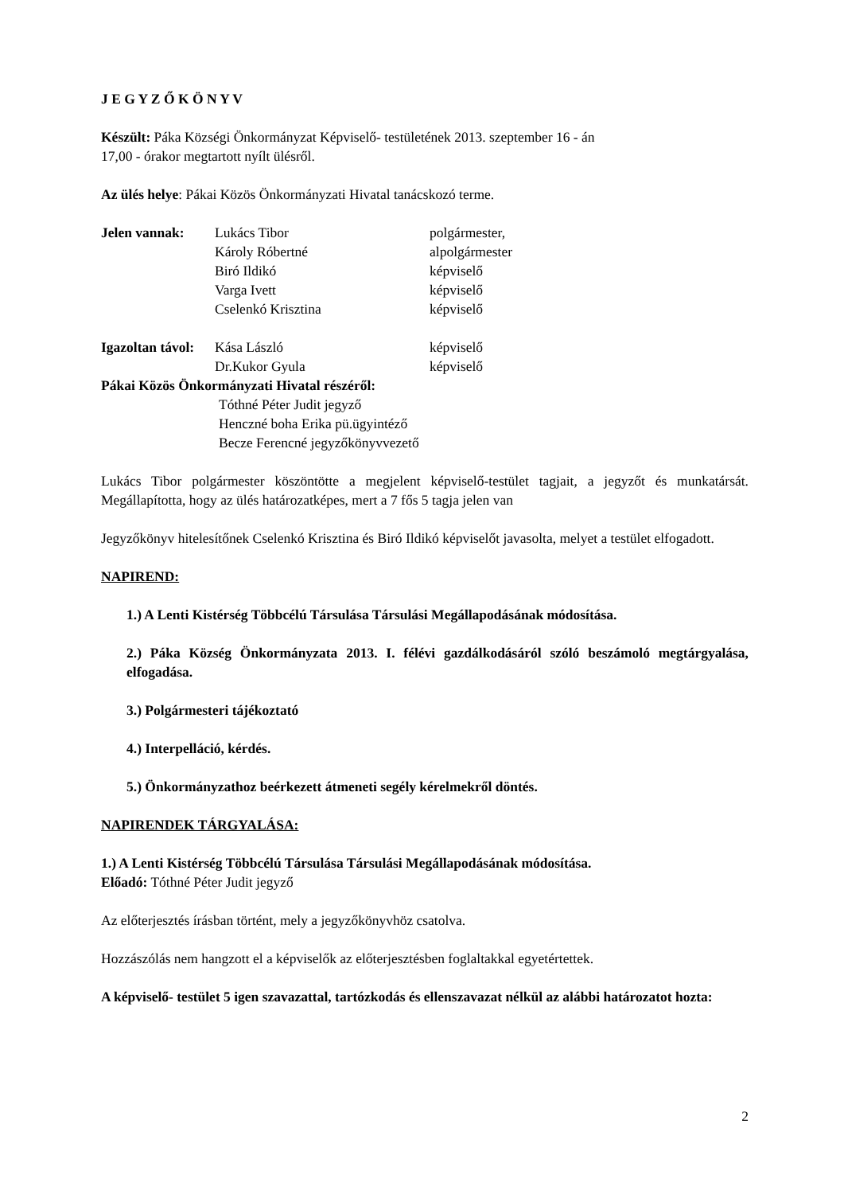J E G Y Z Ő K Ö N Y V
Készült: Páka Községi Önkormányzat Képviselő- testületének 2013. szeptember 16 - án
17,00 - órakor megtartott nyílt ülésről.
Az ülés helye: Pákai Közös Önkormányzati Hivatal tanácskozó terme.
Jelen vannak: Lukács Tibor polgármester,
Károly Róbertné alpolgármester
Biró Ildikó képviselő
Varga Ivett képviselő
Cselenkó Krisztina képviselő
Igazoltan távol:
Kása László képviselő
Dr.Kukor Gyula képviselő
Pákai Közös Önkormányzati Hivatal részéről:
Tóthné Péter Judit jegyző
Henczné boha Erika pü.ügyintéző
Becze Ferencné jegyzőkönyvvezető
Lukács Tibor polgármester köszöntötte a megjelent képviselő-testület tagjait, a jegyzőt és munkatársát. Megállapította, hogy az ülés határozatképes, mert a 7 fős 5 tagja jelen van
Jegyzőkönyv hitelesítőnek Cselenkó Krisztina és Biró Ildikó képviselőt javasolta, melyet a testület elfogadott.
NAPIREND:
1.) A Lenti Kistérség Többcélú Társulása Társulási Megállapodásának módosítása.
2.) Páka Község Önkormányzata 2013. I. félévi gazdálkodásáról szóló beszámoló megtárgyalása, elfogadása.
3.) Polgármesteri tájékoztató
4.) Interpelláció, kérdés.
5.) Önkormányzathoz beérkezett átmeneti segély kérelmekről döntés.
NAPIRENDEK TÁRGYALÁSA:
1.) A Lenti Kistérség Többcélú Társulása Társulási Megállapodásának módosítása.
Előadó: Tóthné Péter Judit jegyző
Az előterjesztés írásban történt, mely a jegyzőkönyvhöz csatolva.
Hozzászólás nem hangzott el a képviselők az előterjesztésben foglaltakkal egyetértettek.
A képviselő- testület 5 igen szavazattal, tartózkodás és ellenszavazat nélkül az alábbi határozatot hozta:
2